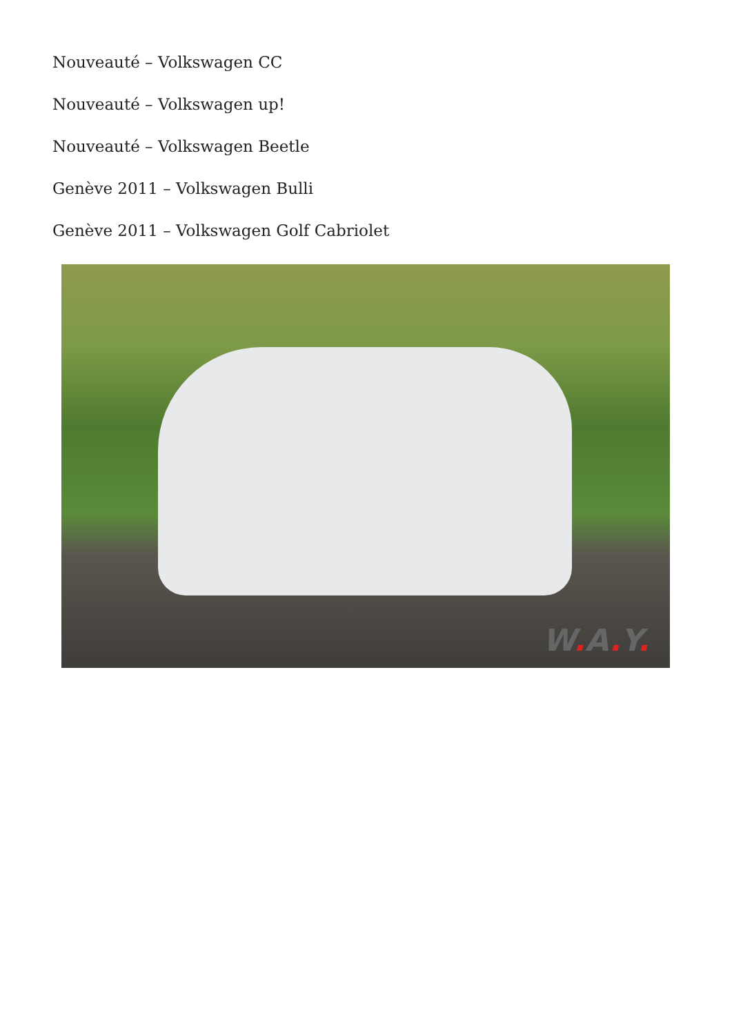Nouveauté – Volkswagen CC
Nouveauté – Volkswagen up!
Nouveauté – Volkswagen Beetle
Genève 2011 – Volkswagen Bulli
Genève 2011 – Volkswagen Golf Cabriolet
W. A. Y.